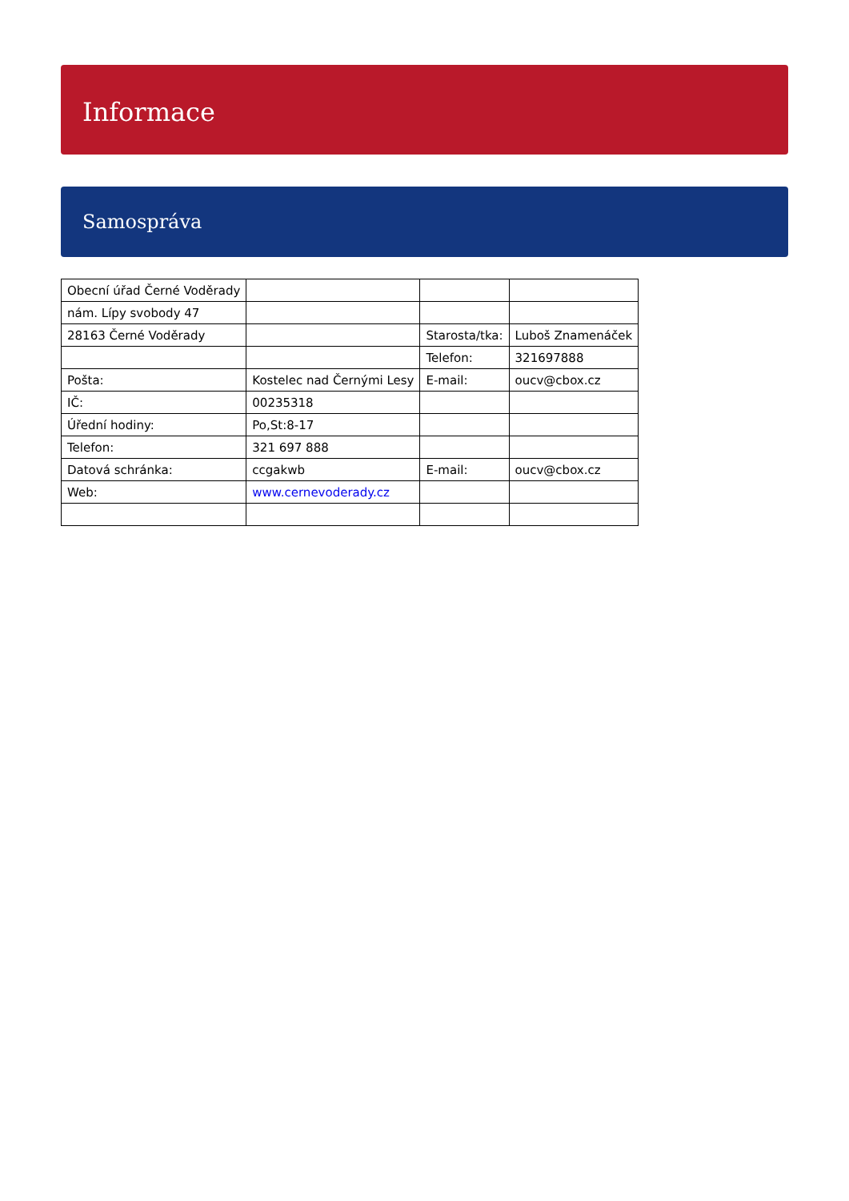Informace
Samospráva
| Obecní úřad Černé Voděrady | | | |
| nám. Lípy svobody 47 | | | |
| 28163 Černé Voděrady | | Starosta/tka: | Luboš Znamenáček |
| | | Telefon: | 321697888 |
| Pošta: | Kostelec nad Černými Lesy | E-mail: | oucv@cbox.cz |
| IČ: | 00235318 | | |
| Úřední hodiny: | Po,St:8-17 | | |
| Telefon: | 321 697 888 | | |
| Datová schránka: | ccgakwb | E-mail: | oucv@cbox.cz |
| Web: | www.cernevoderady.cz | | |